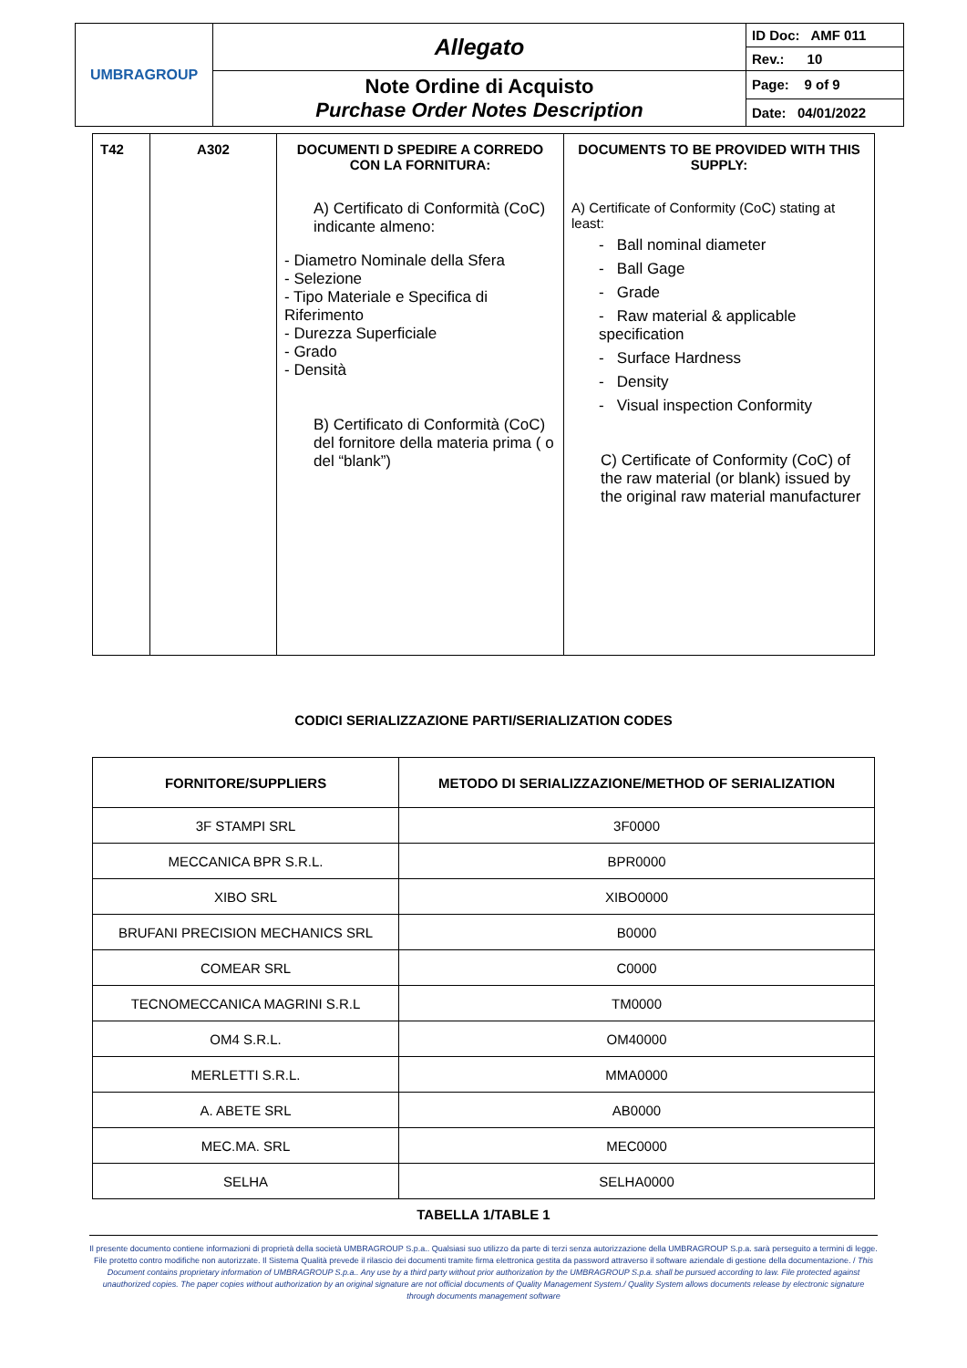| UMBRAGROUP | Allegato | ID Doc: AMF 011 |
| | | Rev.: 10 |
| | Note Ordine di Acquisto Purchase Order Notes Description | Page: 9 of 9 |
| | | Date: 04/01/2022 |
| T42 | A302 | DOCUMENTI D SPEDIRE A CORREDO CON LA FORNITURA: A) Certificato di Conformità (CoC) indicante almeno: - Diametro Nominale della Sfera - Selezione - Tipo Materiale e Specifica di Riferimento - Durezza Superficiale - Grado - Densità B) Certificato di Conformità (CoC) del fornitore della materia prima ( o del “blank”) | DOCUMENTS TO BE PROVIDED WITH THIS SUPPLY: A) Certificate of Conformity (CoC) stating at least: - Ball nominal diameter - Ball Gage - Grade - Raw material & applicable specification - Surface Hardness - Density - Visual inspection Conformity C) Certificate of Conformity (CoC) of the raw material (or blank) issued by the original raw material manufacturer |
CODICI SERIALIZZAZIONE PARTI/SERIALIZATION CODES
| FORNITORE/SUPPLIERS | METODO DI SERIALIZZAZIONE/METHOD OF SERIALIZATION |
| --- | --- |
| 3F STAMPI SRL | 3F0000 |
| MECCANICA BPR S.R.L. | BPR0000 |
| XIBO SRL | XIBO0000 |
| BRUFANI PRECISION MECHANICS SRL | B0000 |
| COMEAR SRL | C0000 |
| TECNOMECCANICA MAGRINI S.R.L | TM0000 |
| OM4 S.R.L. | OM40000 |
| MERLETTI S.R.L. | MMA0000 |
| A. ABETE SRL | AB0000 |
| MEC.MA. SRL | MEC0000 |
| SELHA | SELHA0000 |
TABELLA 1/TABLE 1
Il presente documento contiene informazioni di proprietà della società UMBRAGROUP S.p.a.. Qualsiasi suo utilizzo da parte di terzi senza autorizzazione della UMBRAGROUP S.p.a. sarà perseguito a termini di legge. File protetto contro modifiche non autorizzate. Il Sistema Qualità prevede il rilascio dei documenti tramite firma elettronica gestita da password attraverso il software aziendale di gestione della documentazione. / This Document contains proprietary information of UMBRAGROUP S.p.a.. Any use by a third party without prior authorization by the UMBRAGROUP S.p.a. shall be pursued according to law. File protected against unauthorized copies. The paper copies without authorization by an original signature are not official documents of Quality Management System./ Quality System allows documents release by electronic signature through documents management software